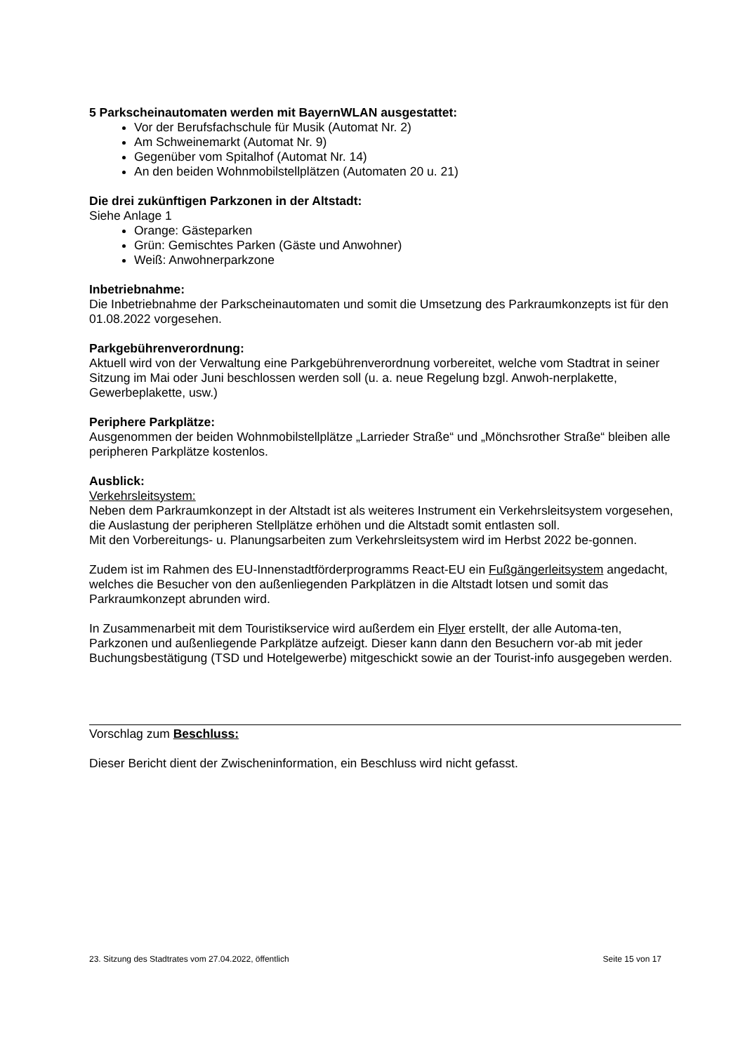5 Parkscheinautomaten werden mit BayernWLAN ausgestattet:
Vor der Berufsfachschule für Musik (Automat Nr. 2)
Am Schweinemarkt (Automat Nr. 9)
Gegenüber vom Spitalhof (Automat Nr. 14)
An den beiden Wohnmobilstellplätzen (Automaten 20 u. 21)
Die drei zukünftigen Parkzonen in der Altstadt:
Siehe Anlage 1
Orange: Gästeparken
Grün: Gemischtes Parken (Gäste und Anwohner)
Weiß: Anwohnerparkzone
Inbetriebnahme:
Die Inbetriebnahme der Parkscheinautomaten und somit die Umsetzung des Parkraumkonzepts ist für den 01.08.2022 vorgesehen.
Parkgebührenverordnung:
Aktuell wird von der Verwaltung eine Parkgebührenverordnung vorbereitet, welche vom Stadtrat in seiner Sitzung im Mai oder Juni beschlossen werden soll (u. a. neue Regelung bzgl. Anwoh-nerplakette, Gewerbeplakette, usw.)
Periphere Parkplätze:
Ausgenommen der beiden Wohnmobilstellplätze „Larrieder Straße“ und „Mönchsrother Straße“ bleiben alle peripheren Parkplätze kostenlos.
Ausblick:
Verkehrsleitsystem:
Neben dem Parkraumkonzept in der Altstadt ist als weiteres Instrument ein Verkehrsleitsystem vorgesehen, die Auslastung der peripheren Stellplätze erhöhen und die Altstadt somit entlasten soll.
Mit den Vorbereitungs- u. Planungsarbeiten zum Verkehrsleitsystem wird im Herbst 2022 be-gonnen.
Zudem ist im Rahmen des EU-Innenstadtförderprogramms React-EU ein Fußgängerleitsystem angedacht, welches die Besucher von den außenliegenden Parkplätzen in die Altstadt lotsen und somit das Parkraumkonzept abrunden wird.
In Zusammenarbeit mit dem Touristikservice wird außerdem ein Flyer erstellt, der alle Automa-ten, Parkzonen und außenliegende Parkplätze aufzeigt. Dieser kann dann den Besuchern vor-ab mit jeder Buchungsbestätigung (TSD und Hotelgewerbe) mitgeschickt sowie an der Tourist-info ausgegeben werden.
Vorschlag zum Beschluss:
Dieser Bericht dient der Zwischeninformation, ein Beschluss wird nicht gefasst.
23. Sitzung des Stadtrates vom 27.04.2022, öffentlich Seite 15 von 17